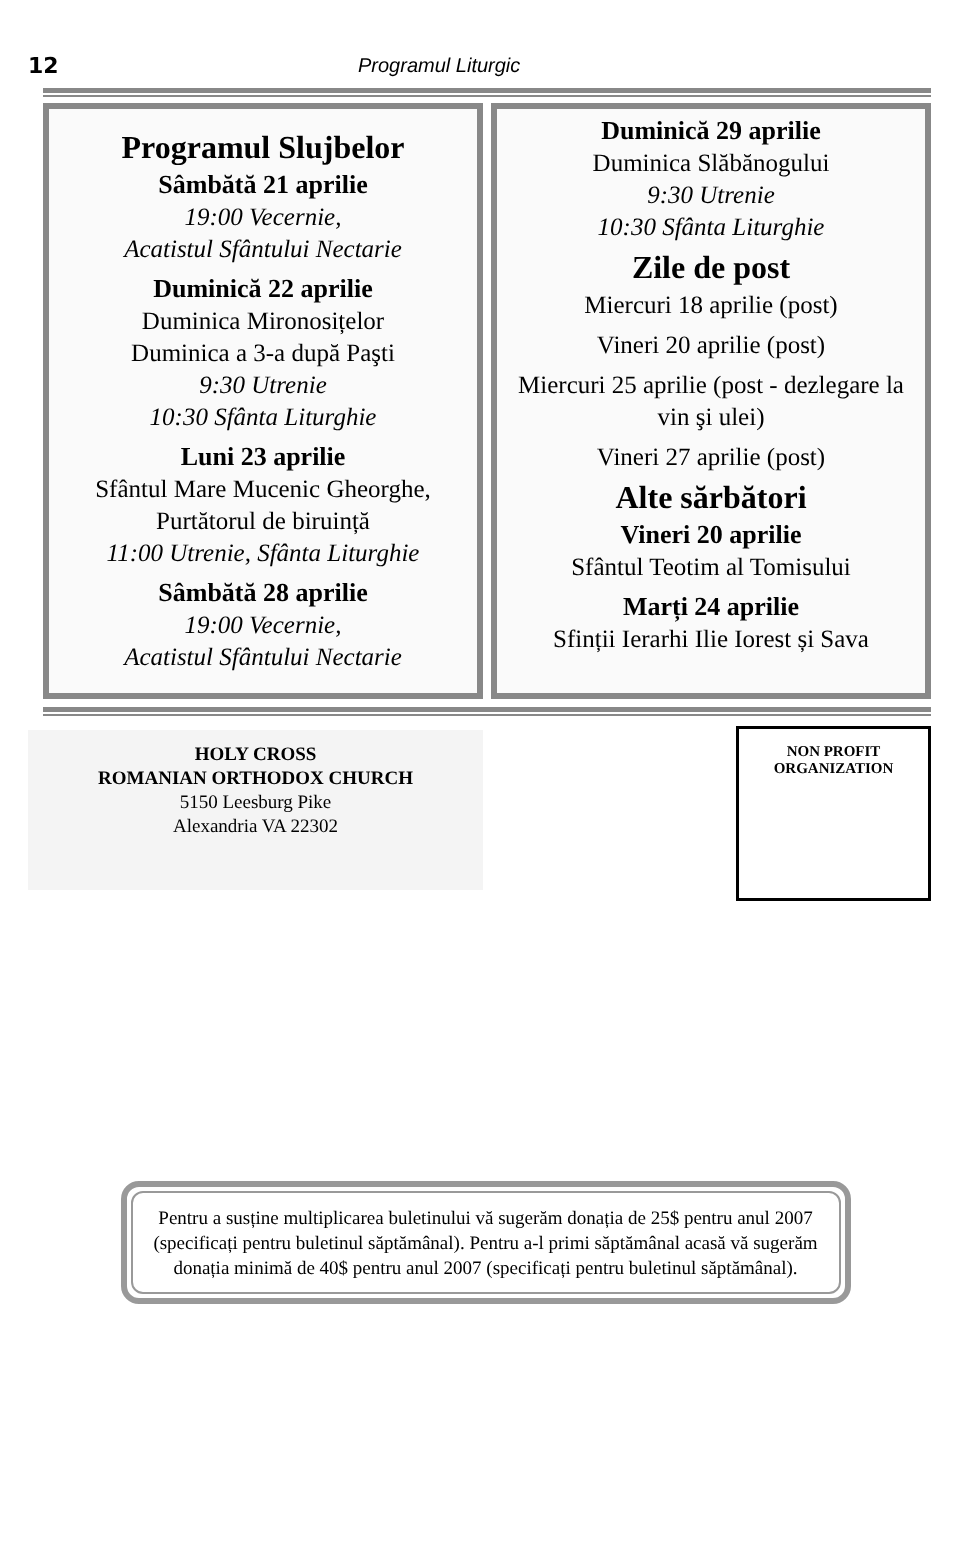12 Programul Liturgic
Programul Slujbelor
Sâmbătă 21 aprilie
19:00 Vecernie,
Acatistul Sfântului Nectarie
Duminică 22 aprilie
Duminica Mironosițelor
Duminica a 3-a după Paşti
9:30 Utrenie
10:30 Sfânta Liturghie
Luni 23 aprilie
Sfântul Mare Mucenic Gheorghe, Purtătorul de biruință
11:00 Utrenie, Sfânta Liturghie
Sâmbătă 28 aprilie
19:00 Vecernie,
Acatistul Sfântului Nectarie
Duminică 29 aprilie
Duminica Slăbănogului
9:30 Utrenie
10:30 Sfânta Liturghie
Zile de post
Miercuri 18 aprilie (post)
Vineri 20 aprilie (post)
Miercuri 25 aprilie (post - dezlegare la vin şi ulei)
Vineri 27 aprilie (post)
Alte sărbători
Vineri 20 aprilie
Sfântul Teotim al Tomisului
Marți 24 aprilie
Sfinții Ierarhi Ilie Iorest și Sava
HOLY CROSS
ROMANIAN ORTHODOX CHURCH
5150 Leesburg Pike
Alexandria VA 22302
NON PROFIT
ORGANIZATION
Pentru a susține multiplicarea buletinului vă sugerăm donația de 25$ pentru anul 2007 (specificați pentru buletinul săptămânal). Pentru a-l primi săptămânal acasă vă sugerăm donația minimă de 40$ pentru anul 2007 (specificați pentru buletinul săptămânal).